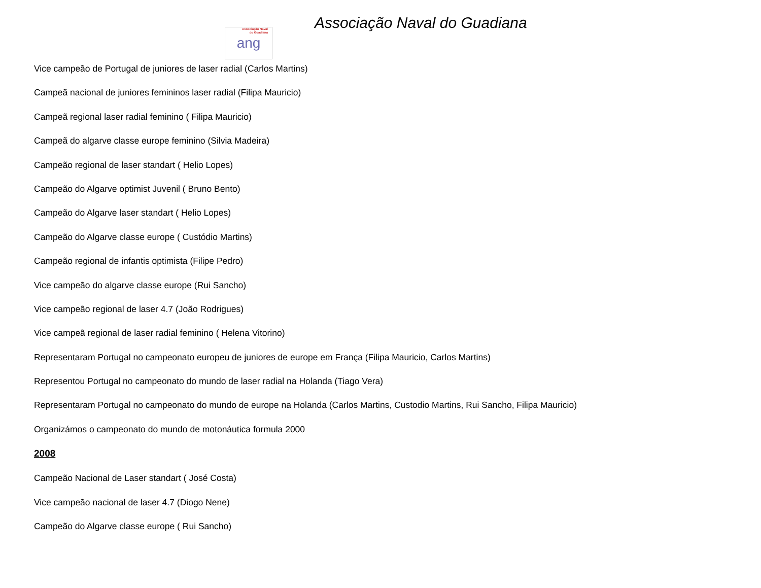Associação Naval do Guadiana
Associação Naval
do Guadiana
ang
Vice campeão de Portugal de juniores de laser radial (Carlos Martins)
Campeã nacional de juniores femininos laser radial (Filipa Mauricio)
Campeã regional laser radial feminino ( Filipa Mauricio)
Campeã do algarve classe europe feminino (Silvia Madeira)
Campeão regional de laser standart ( Helio Lopes)
Campeão do Algarve optimist Juvenil ( Bruno Bento)
Campeão do Algarve laser standart ( Helio Lopes)
Campeão do Algarve classe europe ( Custódio Martins)
Campeão regional de infantis optimista (Filipe Pedro)
Vice campeão do algarve classe europe (Rui Sancho)
Vice campeão regional de laser 4.7 (João Rodrigues)
Vice campeã regional de laser radial feminino ( Helena Vitorino)
Representaram Portugal no campeonato europeu de juniores de europe em França (Filipa Mauricio, Carlos Martins)
Representou Portugal no campeonato do mundo de laser radial na Holanda (Tiago Vera)
Representaram Portugal no campeonato do mundo de europe na Holanda (Carlos Martins, Custodio Martins, Rui Sancho, Filipa Mauricio)
Organizámos o campeonato do mundo de motonáutica formula 2000
2008
Campeão Nacional de Laser standart ( José Costa)
Vice campeão nacional de laser 4.7 (Diogo Nene)
Campeão do Algarve classe europe ( Rui Sancho)